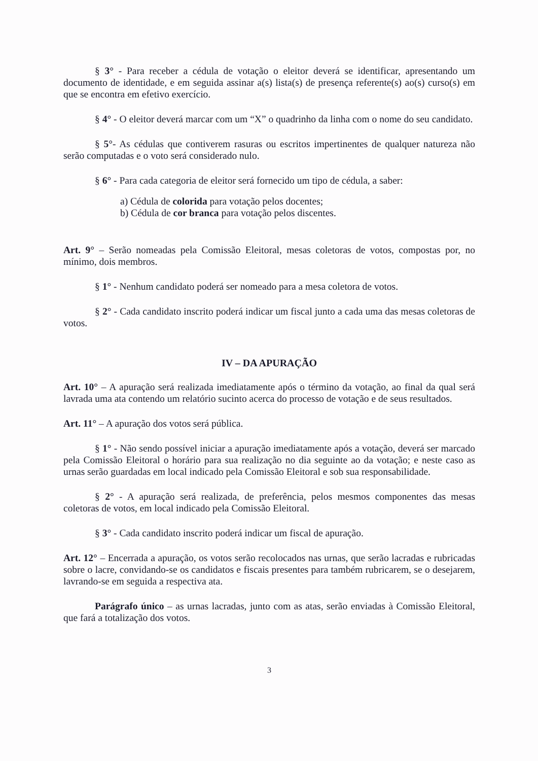§ 3° - Para receber a cédula de votação o eleitor deverá se identificar, apresentando um documento de identidade, e em seguida assinar a(s) lista(s) de presença referente(s) ao(s) curso(s) em que se encontra em efetivo exercício.
§ 4° - O eleitor deverá marcar com um “X” o quadrinho da linha com o nome do seu candidato.
§ 5°- As cédulas que contiverem rasuras ou escritos impertinentes de qualquer natureza não serão computadas e o voto será considerado nulo.
§ 6° - Para cada categoria de eleitor será fornecido um tipo de cédula, a saber:
a) Cédula de colorida para votação pelos docentes;
b) Cédula de cor branca para votação pelos discentes.
Art. 9° – Serão nomeadas pela Comissão Eleitoral, mesas coletoras de votos, compostas por, no mínimo, dois membros.
§ 1° - Nenhum candidato poderá ser nomeado para a mesa coletora de votos.
§ 2° - Cada candidato inscrito poderá indicar um fiscal junto a cada uma das mesas coletoras de votos.
IV – DA APURAÇÃO
Art. 10° – A apuração será realizada imediatamente após o término da votação, ao final da qual será lavrada uma ata contendo um relatório sucinto acerca do processo de votação e de seus resultados.
Art. 11° – A apuração dos votos será pública.
§ 1° - Não sendo possível iniciar a apuração imediatamente após a votação, deverá ser marcado pela Comissão Eleitoral o horário para sua realização no dia seguinte ao da votação; e neste caso as urnas serão guardadas em local indicado pela Comissão Eleitoral e sob sua responsabilidade.
§ 2° - A apuração será realizada, de preferência, pelos mesmos componentes das mesas coletoras de votos, em local indicado pela Comissão Eleitoral.
§ 3° - Cada candidato inscrito poderá indicar um fiscal de apuração.
Art. 12° – Encerrada a apuração, os votos serão recolocados nas urnas, que serão lacradas e rubricadas sobre o lacre, convidando-se os candidatos e fiscais presentes para também rubricarem, se o desejarem, lavrando-se em seguida a respectiva ata.
Parágrafo único – as urnas lacradas, junto com as atas, serão enviadas à Comissão Eleitoral, que fará a totalização dos votos.
3
​